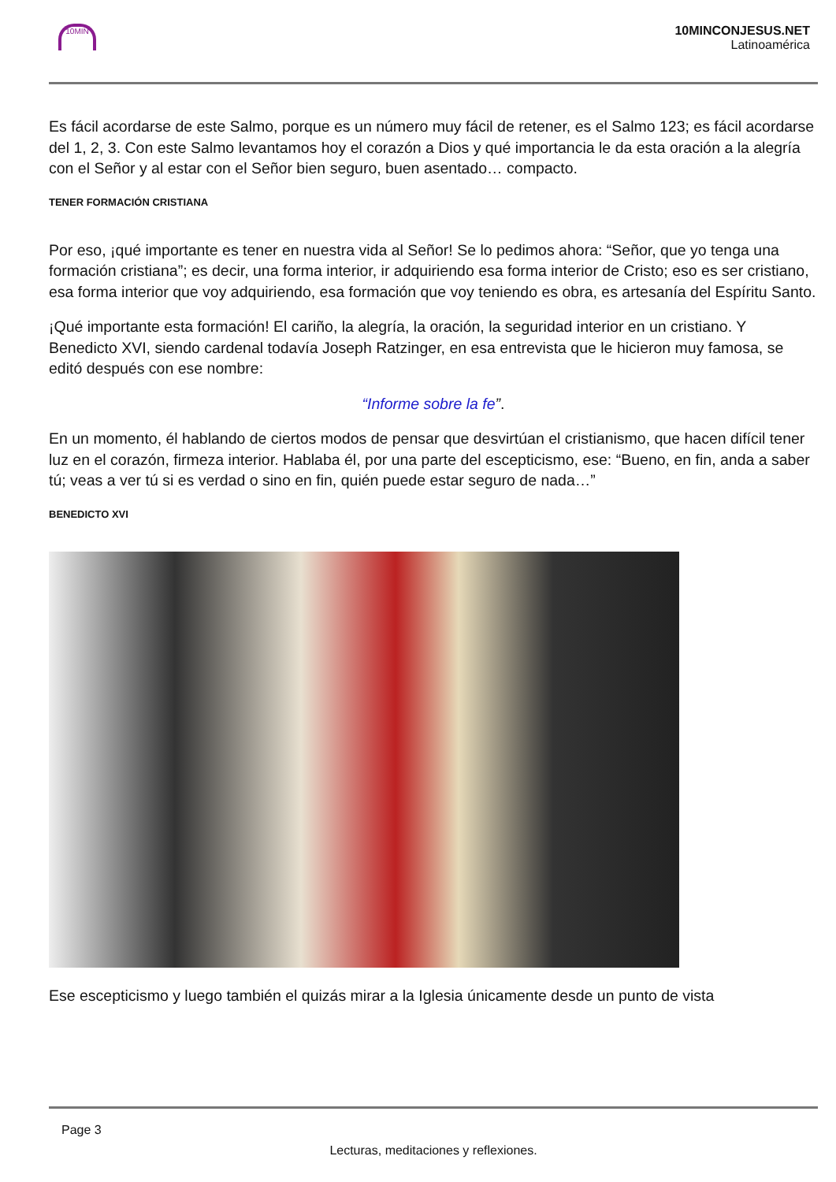10MIN
10MINCONJESUS.NET
Latinoamérica
Es fácil acordarse de este Salmo, porque es un número muy fácil de retener, es el Salmo 123; es fácil acordarse del 1, 2, 3. Con este Salmo levantamos hoy el corazón a Dios y qué importancia le da esta oración a la alegría con el Señor y al estar con el Señor bien seguro, buen asentado… compacto.
TENER FORMACIÓN CRISTIANA
Por eso, ¡qué importante es tener en nuestra vida al Señor! Se lo pedimos ahora: “Señor, que yo tenga una formación cristiana”; es decir, una forma interior, ir adquiriendo esa forma interior de Cristo; eso es ser cristiano, esa forma interior que voy adquiriendo, esa formación que voy teniendo es obra, es artesanía del Espíritu Santo.
¡Qué importante esta formación! El cariño, la alegría, la oración, la seguridad interior en un cristiano. Y Benedicto XVI, siendo cardenal todavía Joseph Ratzinger, en esa entrevista que le hicieron muy famosa, se editó después con ese nombre:
“Informe sobre la fe”.
En un momento, él hablando de ciertos modos de pensar que desvirtúan el cristianismo, que hacen difícil tener luz en el corazón, firmeza interior. Hablaba él, por una parte del escepticismo, ese: “Bueno, en fin, anda a saber tú; veas a ver tú si es verdad o sino en fin, quién puede estar seguro de nada…”
BENEDICTO XVI
Ese escepticismo y luego también el quizás mirar a la Iglesia únicamente desde un punto de vista
Page 3
Lecturas, meditaciones y reflexiones.